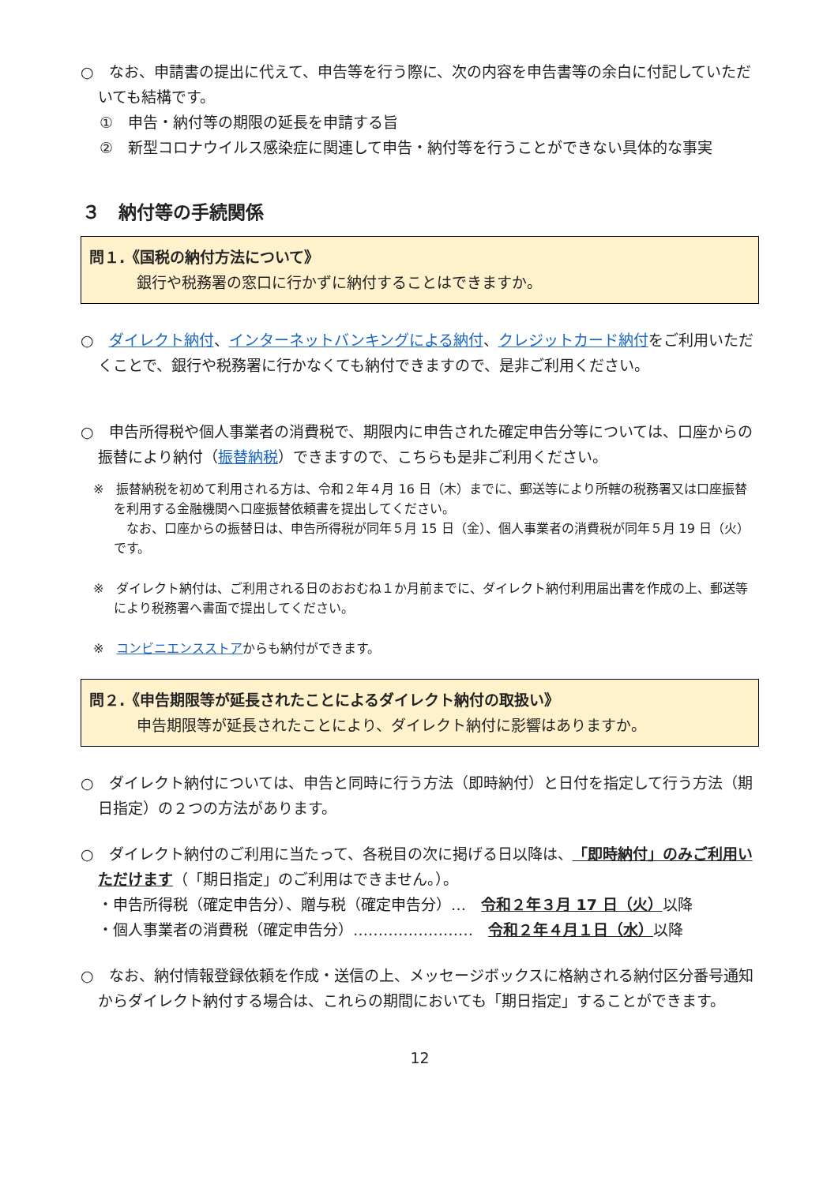○　なお、申請書の提出に代えて、申告等を行う際に、次の内容を申告書等の余白に付記していただいても結構です。
①　申告・納付等の期限の延長を申請する旨
②　新型コロナウイルス感染症に関連して申告・納付等を行うことができない具体的な事実
３　納付等の手続関係
問１.《国税の納付方法について》
銀行や税務署の窓口に行かずに納付することはできますか。
○　ダイレクト納付、インターネットバンキングによる納付、クレジットカード納付をご利用いただくことで、銀行や税務署に行かなくても納付できますので、是非ご利用ください。
○　申告所得税や個人事業者の消費税で、期限内に申告された確定申告分等については、口座からの振替により納付（振替納税）できますので、こちらも是非ご利用ください。
※　振替納税を初めて利用される方は、令和２年４月 16 日（木）までに、郵送等により所轄の税務署又は口座振替を利用する金融機関へ口座振替依頼書を提出してください。
　なお、口座からの振替日は、申告所得税が同年５月 15 日（金）、個人事業者の消費税が同年５月 19 日（火）です。
※　ダイレクト納付は、ご利用される日のおおむね１か月前までに、ダイレクト納付利用届出書を作成の上、郵送等により税務署へ書面で提出してください。
※　コンビニエンスストアからも納付ができます。
問２.《申告期限等が延長されたことによるダイレクト納付の取扱い》
申告期限等が延長されたことにより、ダイレクト納付に影響はありますか。
○　ダイレクト納付については、申告と同時に行う方法（即時納付）と日付を指定して行う方法（期日指定）の２つの方法があります。
○　ダイレクト納付のご利用に当たって、各税目の次に掲げる日以降は、「即時納付」のみご利用いただけます（「期日指定」のご利用はできません。）。
・申告所得税（確定申告分）、贈与税（確定申告分）…　令和２年３月 17 日（火）以降
・個人事業者の消費税（確定申告分）……………………　令和２年４月１日（水）以降
○　なお、納付情報登録依頼を作成・送信の上、メッセージボックスに格納される納付区分番号通知からダイレクト納付する場合は、これらの期間においても「期日指定」することができます。
12